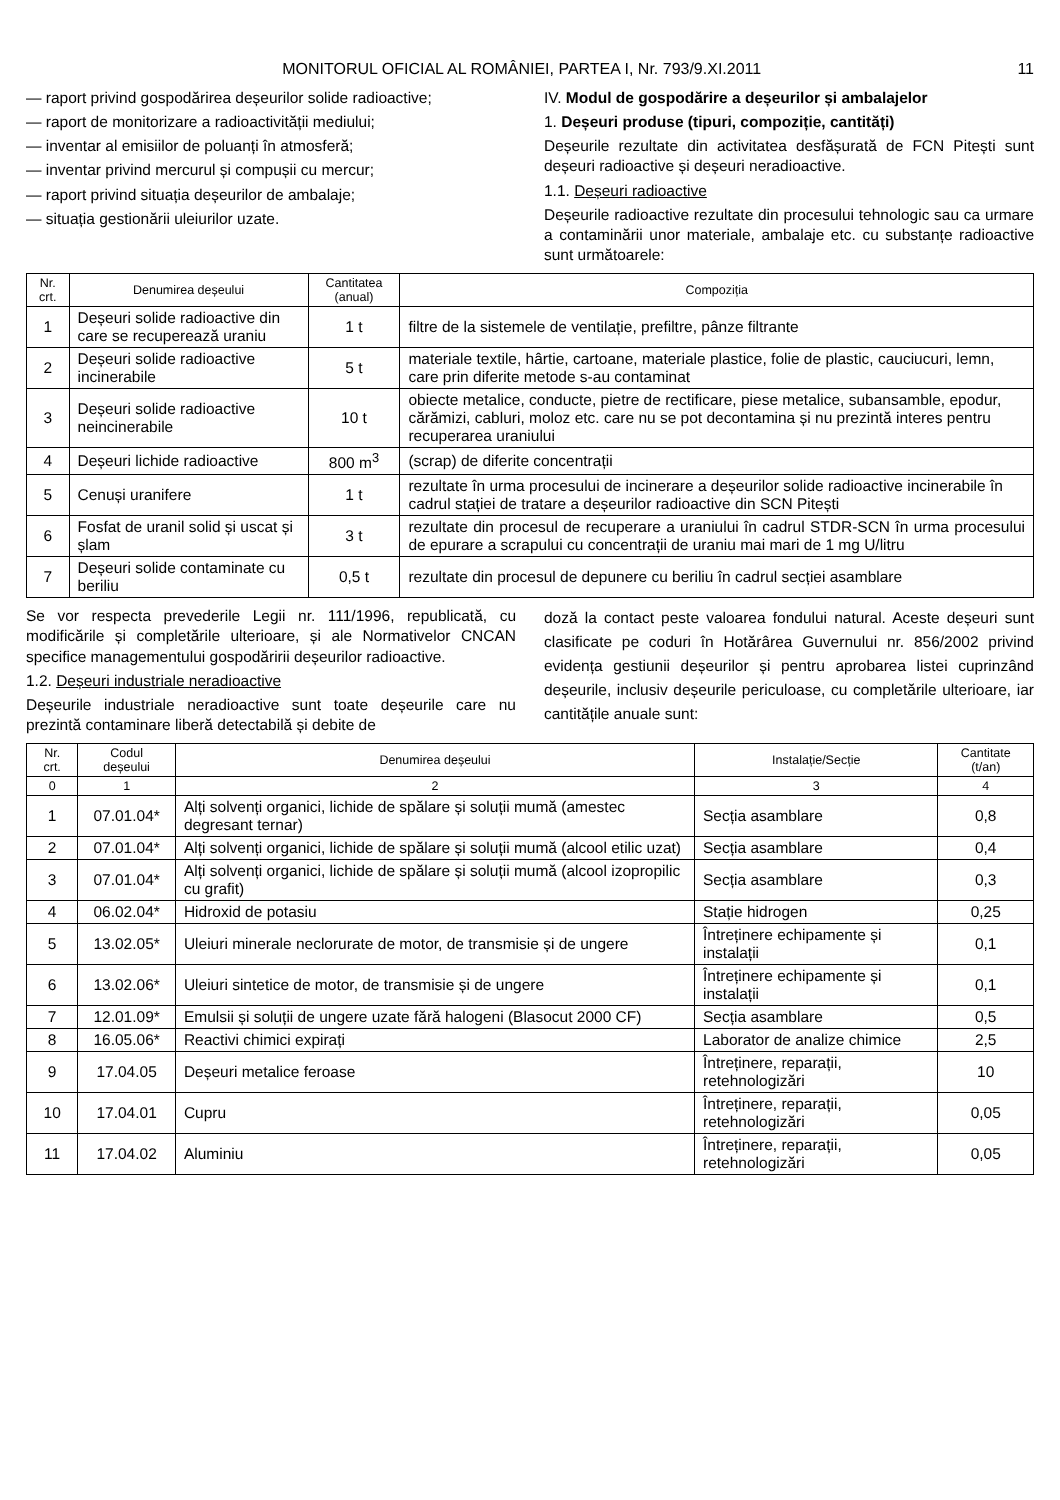MONITORUL OFICIAL AL ROMÂNIEI, PARTEA I, Nr. 793/9.XI.2011 11
— raport privind gospodărirea deșeurilor solide radioactive;
— raport de monitorizare a radioactivității mediului;
— inventar al emisiilor de poluanți în atmosferă;
— inventar privind mercurul și compușii cu mercur;
— raport privind situația deșeurilor de ambalaje;
— situația gestionării uleiurilor uzate.
IV. Modul de gospodărire a deșeurilor și ambalajelor
1. Deșeuri produse (tipuri, compoziție, cantități)
Deșeurile rezultate din activitatea desfășurată de FCN Pitești sunt deșeuri radioactive și deșeuri neradioactive.
1.1. Deșeuri radioactive
Deșeurile radioactive rezultate din procesului tehnologic sau ca urmare a contaminării unor materiale, ambalaje etc. cu substanțe radioactive sunt următoarele:
| Nr. crt. | Denumirea deșeului | Cantitatea (anual) | Compoziția |
| --- | --- | --- | --- |
| 1 | Deșeuri solide radioactive din care se recuperează uraniu | 1 t | filtre de la sistemele de ventilație, prefiltre, pânze filtrante |
| 2 | Deșeuri solide radioactive incinerabile | 5 t | materiale textile, hârtie, cartoane, materiale plastice, folie de plastic, cauciucuri, lemn, care prin diferite metode s-au contaminat |
| 3 | Deșeuri solide radioactive neincinerabile | 10 t | obiecte metalice, conducte, pietre de rectificare, piese metalice, subansamble, epodur, cărămizi, cabluri, moloz etc. care nu se pot decontamina și nu prezintă interes pentru recuperarea uraniului |
| 4 | Deșeuri lichide radioactive | 800 m<sup>3</sup> | (scrap) de diferite concentrații |
| 5 | Cenuși uranifere | 1 t | rezultate în urma procesului de incinerare a deșeurilor solide radioactive incinerabile în cadrul stației de tratare a deșeurilor radioactive din SCN Pitești |
| 6 | Fosfat de uranil solid și uscat și șlam | 3 t | rezultate din procesul de recuperare a uraniului în cadrul STDR-SCN în urma procesului de epurare a scrapului cu concentrații de uraniu mai mari de 1 mg U/litru |
| 7 | Deșeuri solide contaminate cu beriliu | 0,5 t | rezultate din procesul de depunere cu beriliu în cadrul secției asamblare |
Se vor respecta prevederile Legii nr. 111/1996, republicată, cu modificările și completările ulterioare, și ale Normativelor CNCAN specifice managementului gospodăririi deșeurilor radioactive.
1.2. Deșeuri industriale neradioactive
Deșeurile industriale neradioactive sunt toate deșeurile care nu prezintă contaminare liberă detectabilă și debite de
doză la contact peste valoarea fondului natural. Aceste deșeuri sunt clasificate pe coduri în Hotărârea Guvernului nr. 856/2002 privind evidența gestiunii deșeurilor și pentru aprobarea listei cuprinzând deșeurile, inclusiv deșeurile periculoase, cu completările ulterioare, iar cantitățile anuale sunt:
| Nr. crt. | Codul deșeului | Denumirea deșeului | Instalație/Secție | Cantitate (t/an) |
| --- | --- | --- | --- | --- |
| 0 | 1 | 2 | 3 | 4 |
| 1 | 07.01.04* | Alți solvenți organici, lichide de spălare și soluții mumă (amestec degresant ternar) | Secția asamblare | 0,8 |
| 2 | 07.01.04* | Alți solvenți organici, lichide de spălare și soluții mumă (alcool etilic uzat) | Secția asamblare | 0,4 |
| 3 | 07.01.04* | Alți solvenți organici, lichide de spălare și soluții mumă (alcool izopropilic cu grafit) | Secția asamblare | 0,3 |
| 4 | 06.02.04* | Hidroxid de potasiu | Stație hidrogen | 0,25 |
| 5 | 13.02.05* | Uleiuri minerale neclorurate de motor, de transmisie și de ungere | Întreținere echipamente și instalații | 0,1 |
| 6 | 13.02.06* | Uleiuri sintetice de motor, de transmisie și de ungere | Întreținere echipamente și instalații | 0,1 |
| 7 | 12.01.09* | Emulsii și soluții de ungere uzate fără halogeni (Blasocut 2000 CF) | Secția asamblare | 0,5 |
| 8 | 16.05.06* | Reactivi chimici expirați | Laborator de analize chimice | 2,5 |
| 9 | 17.04.05 | Deșeuri metalice feroase | Întreținere, reparații, retehnologizări | 10 |
| 10 | 17.04.01 | Cupru | Întreținere, reparații, retehnologizări | 0,05 |
| 11 | 17.04.02 | Aluminiu | Întreținere, reparații, retehnologizări | 0,05 |